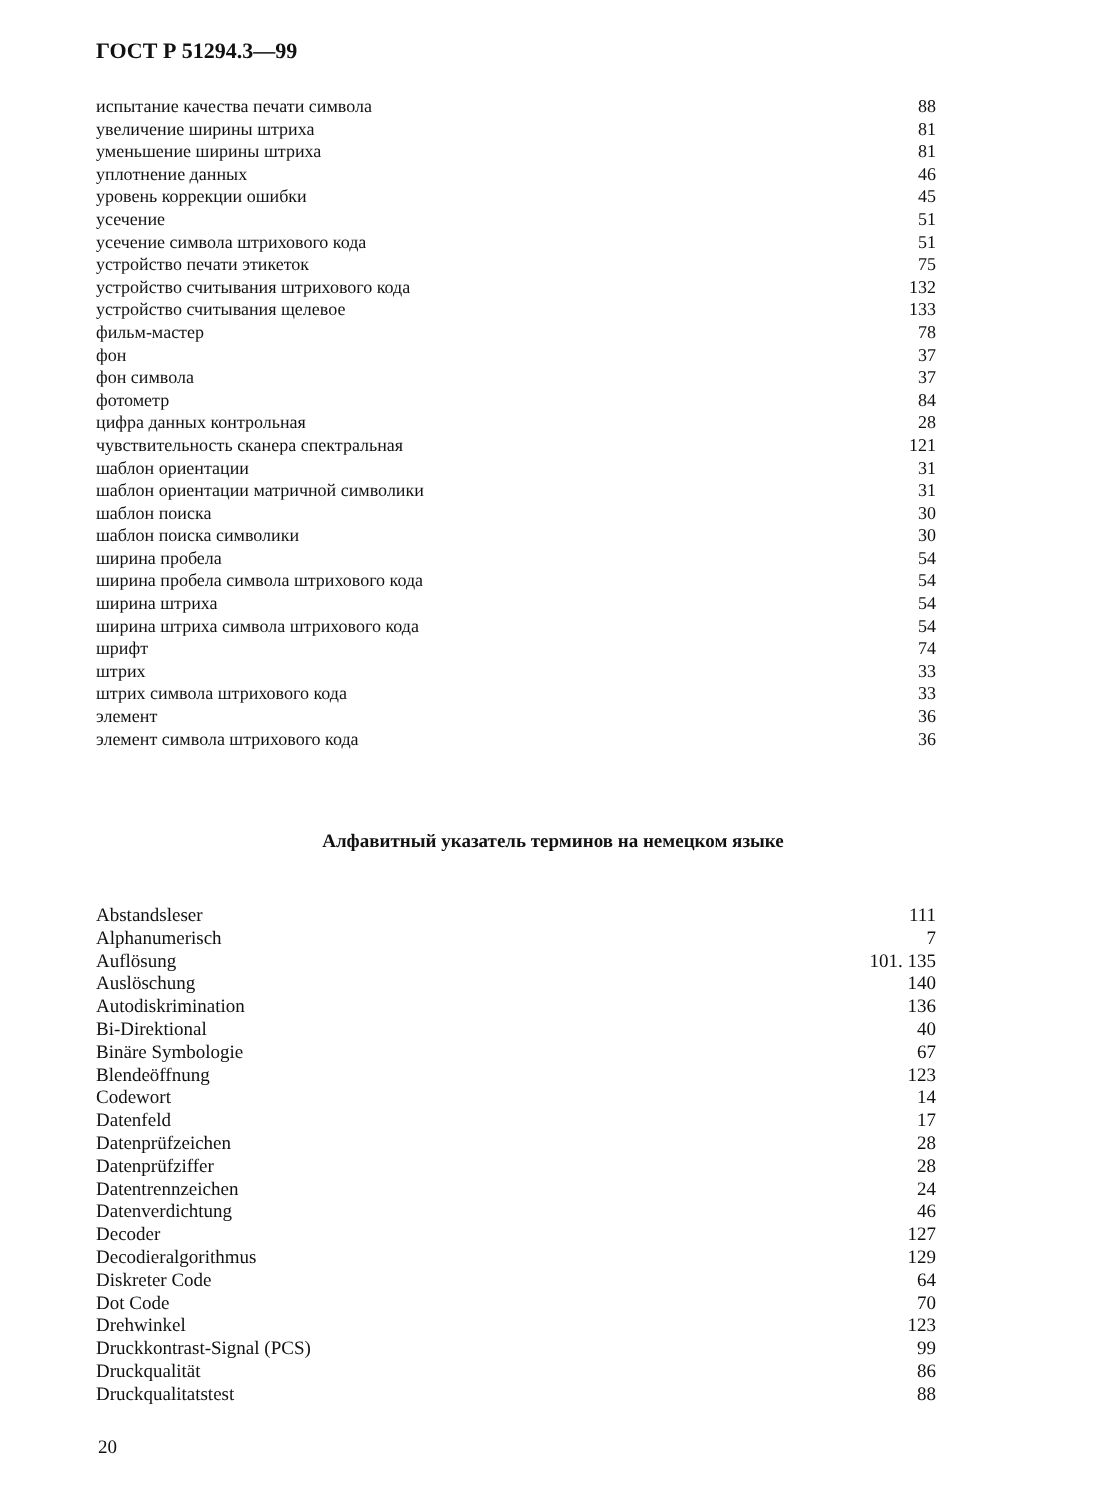ГОСТ Р 51294.3—99
испытание качества печати символа 88
увеличение ширины штриха 81
уменьшение ширины штриха 81
уплотнение данных 46
уровень коррекции ошибки 45
усечение 51
усечение символа штрихового кода 51
устройство печати этикеток 75
устройство считывания штрихового кода 132
устройство считывания щелевое 133
фильм-мастер 78
фон 37
фон символа 37
фотометр 84
цифра данных контрольная 28
чувствительность сканера спектральная 121
шаблон ориентации 31
шаблон ориентации матричной символики 31
шаблон поиска 30
шаблон поиска символики 30
ширина пробела 54
ширина пробела символа штрихового кода 54
ширина штриха 54
ширина штриха символа штрихового кода 54
шрифт 74
штрих 33
штрих символа штрихового кода 33
элемент 36
элемент символа штрихового кода 36
Алфавитный указатель терминов на немецком языке
Abstandsleser 111
Alphanumerisch 7
Auflösung 101. 135
Auslöschung 140
Autodiskrimination 136
Bi-Direktional 40
Binäre Symbologie 67
Blendeöffnung 123
Codewort 14
Datenfeld 17
Datenprüfzeichen 28
Datenprüfziffer 28
Datentrennzeichen 24
Datenverdichtung 46
Decoder 127
Decodieralgorithmus 129
Diskreter Code 64
Dot Code 70
Drehwinkel 123
Druckkontrast-Signal (PCS) 99
Druckqualität 86
Druckqualitatstest 88
20